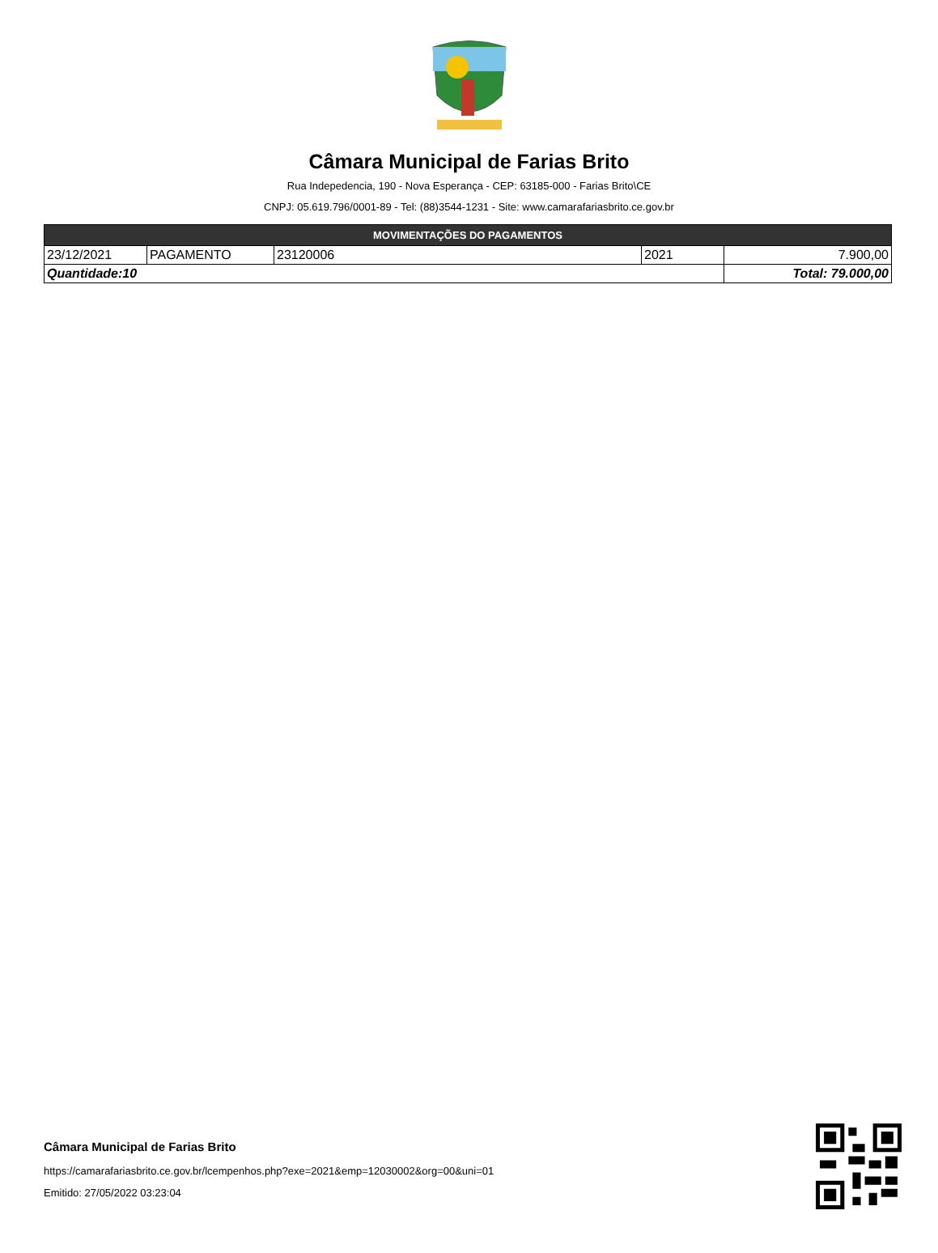Câmara Municipal de Farias Brito
Rua Indepedencia, 190 - Nova Esperança - CEP: 63185-000 - Farias Brito\CE
CNPJ: 05.619.796/0001-89 - Tel: (88)3544-1231 - Site: www.camarafariasbrito.ce.gov.br
| MOVIMENTAÇÕES DO PAGAMENTOS | | | | |
| --- | --- | --- | --- | --- |
| 23/12/2021 | PAGAMENTO | 23120006 | 2021 | 7.900,00 |
| Quantidade:10 | | | | Total: 79.000,00 |
Câmara Municipal de Farias Brito
https://camarafariasbrito.ce.gov.br/lcempenhos.php?exe=2021&emp=12030002&org=00&uni=01
Emitido: 27/05/2022 03:23:04